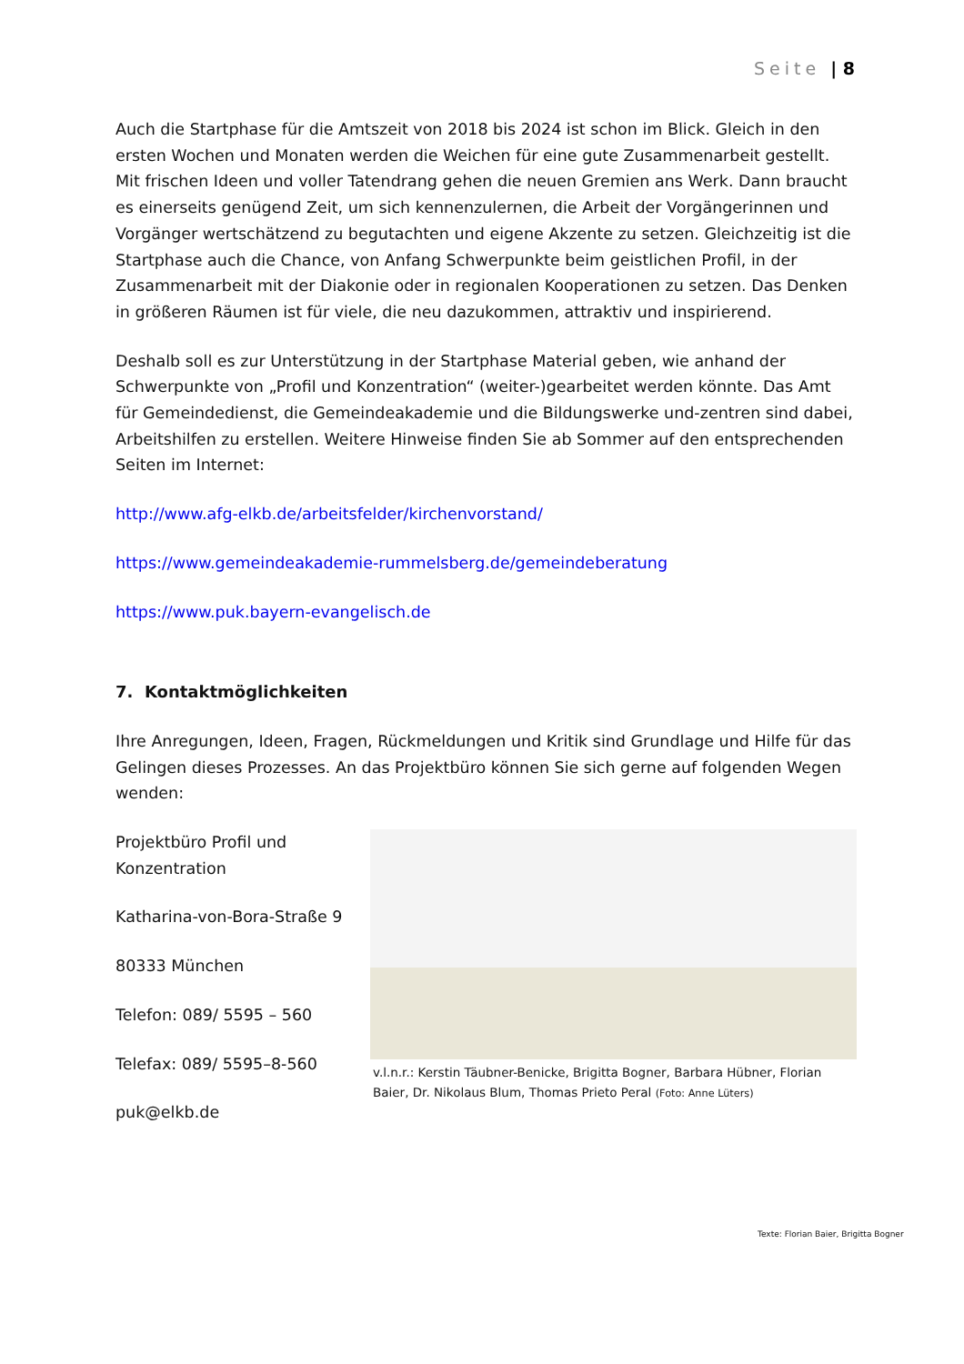Seite | 8
Auch die Startphase für die Amtszeit von 2018 bis 2024 ist schon im Blick. Gleich in den ersten Wochen und Monaten werden die Weichen für eine gute Zusammenarbeit gestellt. Mit frischen Ideen und voller Tatendrang gehen die neuen Gremien ans Werk. Dann braucht es einerseits genügend Zeit, um sich kennenzulernen, die Arbeit der Vorgängerinnen und Vorgänger wertschätzend zu begutachten und eigene Akzente zu setzen. Gleichzeitig ist die Startphase auch die Chance, von Anfang Schwerpunkte beim geistlichen Profil, in der Zusammenarbeit mit der Diakonie oder in regionalen Kooperationen zu setzen. Das Denken in größeren Räumen ist für viele, die neu dazukommen, attraktiv und inspirierend.
Deshalb soll es zur Unterstützung in der Startphase Material geben, wie anhand der Schwerpunkte von „Profil und Konzentration“ (weiter-)gearbeitet werden könnte. Das Amt für Gemeindedienst, die Gemeindeakademie und die Bildungswerke und-zentren sind dabei, Arbeitshilfen zu erstellen. Weitere Hinweise finden Sie ab Sommer auf den entsprechenden Seiten im Internet:
http://www.afg-elkb.de/arbeitsfelder/kirchenvorstand/
https://www.gemeindeakademie-rummelsberg.de/gemeindeberatung
https://www.puk.bayern-evangelisch.de
7. Kontaktmöglichkeiten
Ihre Anregungen, Ideen, Fragen, Rückmeldungen und Kritik sind Grundlage und Hilfe für das Gelingen dieses Prozesses. An das Projektbüro können Sie sich gerne auf folgenden Wegen wenden:
Projektbüro Profil und Konzentration
Katharina-von-Bora-Straße 9
80333 München
Telefon: 089/ 5595 – 560
Telefax: 089/ 5595–8-560
puk@elkb.de
v.l.n.r.: Kerstin Täubner-Benicke, Brigitta Bogner, Barbara Hübner, Florian Baier, Dr. Nikolaus Blum, Thomas Prieto Peral (Foto: Anne Lüters)
Texte: Florian Baier, Brigitta Bogner